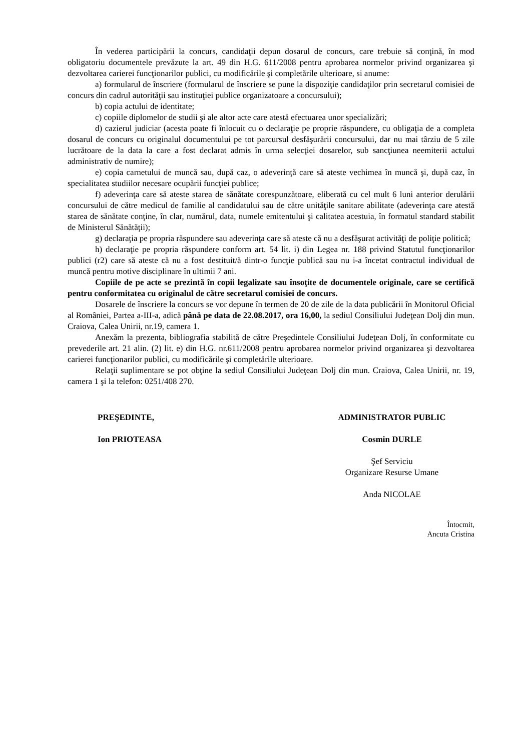În vederea participării la concurs, candidaţii depun dosarul de concurs, care trebuie să conţină, în mod obligatoriu documentele prevăzute la art. 49 din H.G. 611/2008 pentru aprobarea normelor privind organizarea şi dezvoltarea carierei funcţionarilor publici, cu modificările şi completările ulterioare, si anume:
a) formularul de înscriere (formularul de înscriere se pune la dispoziţie candidaţilor prin secretarul comisiei de concurs din cadrul autorităţii sau instituţiei publice organizatoare a concursului);
b) copia actului de identitate;
c) copiile diplomelor de studii şi ale altor acte care atestă efectuarea unor specializări;
d) cazierul judiciar (acesta poate fi înlocuit cu o declaraţie pe proprie răspundere, cu obligaţia de a completa dosarul de concurs cu originalul documentului pe tot parcursul desfăşurării concursului, dar nu mai târziu de 5 zile lucrătoare de la data la care a fost declarat admis în urma selecţiei dosarelor, sub sancţiunea neemiterii actului administrativ de numire);
e) copia carnetului de muncă sau, după caz, o adeverinţă care să ateste vechimea în muncă şi, după caz, în specialitatea studiilor necesare ocupării funcţiei publice;
f) adeverinţa care să ateste starea de sănătate corespunzătoare, eliberată cu cel mult 6 luni anterior derulării concursului de către medicul de familie al candidatului sau de către unităţile sanitare abilitate (adeverinţa care atestă starea de sănătate conţine, în clar, numărul, data, numele emitentului şi calitatea acestuia, în formatul standard stabilit de Ministerul Sănătăţii);
g) declaraţia pe propria răspundere sau adeverinţa care să ateste că nu a desfăşurat activităţi de poliţie politică;
h) declaraţie pe propria răspundere conform art. 54 lit. i) din Legea nr. 188 privind Statutul funcţionarilor publici (r2) care să ateste că nu a fost destituit/ă dintr-o funcţie publică sau nu i-a încetat contractul individual de muncă pentru motive disciplinare în ultimii 7 ani.
Copiile de pe acte se prezintă în copii legalizate sau însoţite de documentele originale, care se certifică pentru conformitatea cu originalul de către secretarul comisiei de concurs.
Dosarele de înscriere la concurs se vor depune în termen de 20 de zile de la data publicării în Monitorul Oficial al României, Partea a-III-a, adică până pe data de 22.08.2017, ora 16,00, la sediul Consiliului Judeţean Dolj din mun. Craiova, Calea Unirii, nr.19, camera 1.
Anexăm la prezenta, bibliografia stabilită de către Preşedintele Consiliului Judeţean Dolj, în conformitate cu prevederile art. 21 alin. (2) lit. e) din H.G. nr.611/2008 pentru aprobarea normelor privind organizarea şi dezvoltarea carierei funcţionarilor publici, cu modificările şi completările ulterioare.
Relaţii suplimentare se pot obţine la sediul Consiliului Judeţean Dolj din mun. Craiova, Calea Unirii, nr. 19, camera 1 şi la telefon: 0251/408 270.
PREŞEDINTE,
Ion PRIOTEASA
ADMINISTRATOR PUBLIC
Cosmin DURLE
Şef Serviciu
Organizare Resurse Umane
Anda NICOLAE
Întocmit,
Ancuta Cristina